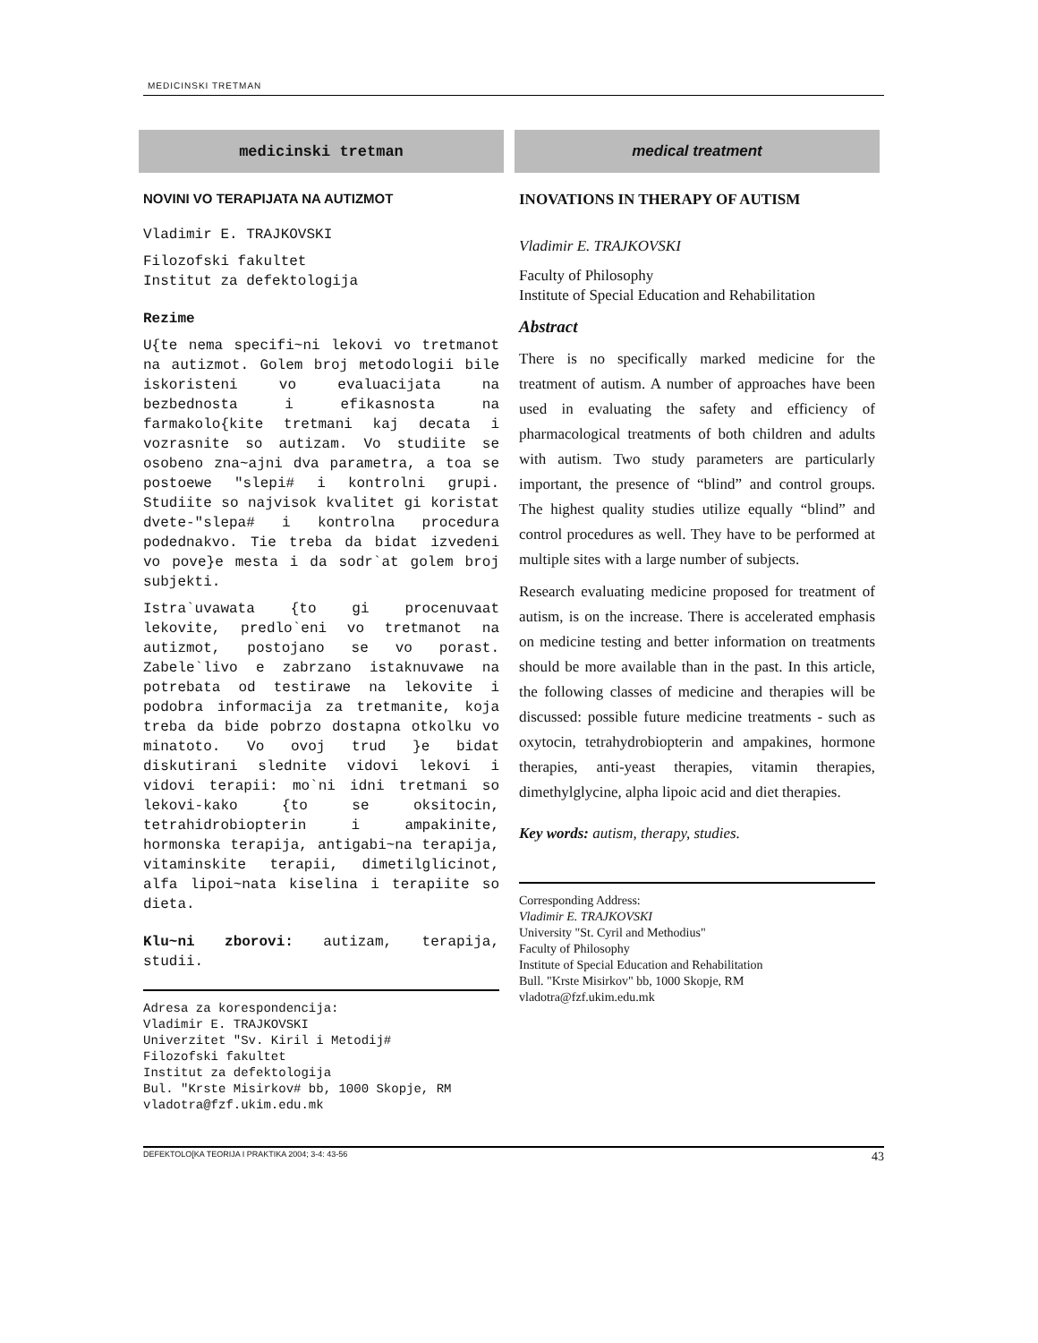MEDICINSKI TRETMAN
medicinski tretman
NOVINI VO TERAPIJATA NA AUTIZMOT
Vladimir E. TRAJKOVSKI
Filozofski fakultet
Institut za defektologija
Rezime
U{te nema specifi~ni lekovi vo tretmanot na autizmot. Golem broj metodologii bile iskoristeni vo evaluacijata na bezbednosta i efikasnosta na farmakolo{kite tretmani kaj decata i vozrasnite so autizam. Vo studiite se osobeno zna~ajni dva parametra, a toa se postoewe "slepi# i kontrolni grupi. Studiite so najvisok kvalitet gi koristat dvete-"slepa# i kontrolna procedura podednakvo. Tie treba da bidat izvedeni vo pove}e mesta i da sodr`at golem broj subjekti.
Istra`uvawata {to gi procenuvaat lekovite, predlo`eni vo tretmanot na autizmot, postojano se vo porast. Zabele`livo e zabrzano istaknuvawe na potrebata od testirawe na lekovite i podobra informacija za tretmanite, koja treba da bide pobrzo dostapna otkolku vo minatoto. Vo ovoj trud }e bidat diskutirani slednite vidovi lekovi i vidovi terapii: mo`ni idni tretmani so lekovi-kako {to se oksitocin, tetrahidrobiopterin i ampakinite, hormonska terapija, antigabi~na terapija, vitaminskite terapii, dimetilglicinot, alfa lipoi~nata kiselina i terapiite so dieta.
Klu~ni zborovi: autizam, terapija, studii.
Adresa za korespondencija:
Vladimir E. TRAJKOVSKI
Univerzitet "Sv. Kiril i Metodij#
Filozofski fakultet
Institut za defektologija
Bul. "Krste Misirkov# bb, 1000 Skopje, RM
vladotra@fzf.ukim.edu.mk
medical treatment
INOVATIONS IN THERAPY OF AUTISM
Vladimir E. TRAJKOVSKI
Faculty of Philosophy
Institute of Special Education and Rehabilitation
Abstract
There is no specifically marked medicine for the treatment of autism. A number of approaches have been used in evaluating the safety and efficiency of pharmacological treatments of both children and adults with autism. Two study parameters are particularly important, the presence of “blind” and control groups. The highest quality studies utilize equally “blind” and control procedures as well. They have to be performed at multiple sites with a large number of subjects.
Research evaluating medicine proposed for treatment of autism, is on the increase. There is accelerated emphasis on medicine testing and better information on treatments should be more available than in the past. In this article, the following classes of medicine and therapies will be discussed: possible future medicine treatments - such as oxytocin, tetrahydrobiopterin and ampakines, hormone therapies, anti-yeast therapies, vitamin therapies, dimethylglycine, alpha lipoic acid and diet therapies.
Key words: autism, therapy, studies.
Corresponding Address:
Vladimir E. TRAJKOVSKI
University "St. Cyril and Methodius"
Faculty of Philosophy
Institute of Special Education and Rehabilitation
Bull. "Krste Misirkov" bb, 1000 Skopje, RM
vladotra@fzf.ukim.edu.mk
DEFEKTOLO[KA TEORIJA I PRAKTIKA 2004; 3-4: 43-56 43